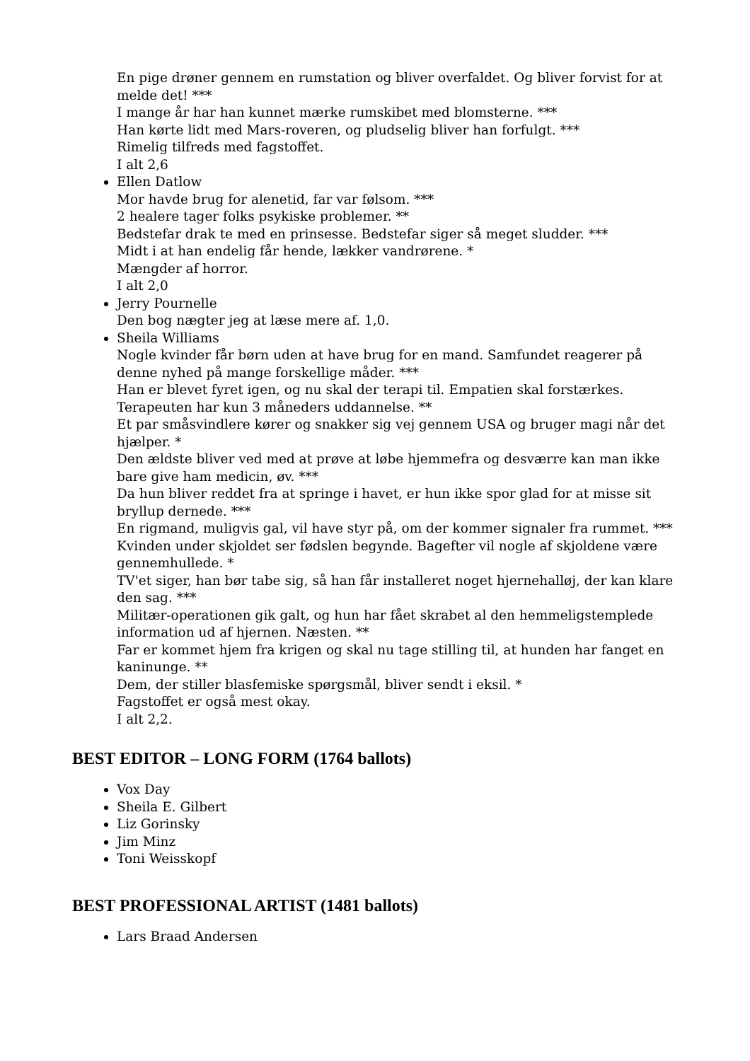En pige drøner gennem en rumstation og bliver overfaldet. Og bliver forvist for at melde det! ***
I mange år har han kunnet mærke rumskibet med blomsterne. ***
Han kørte lidt med Mars-roveren, og pludselig bliver han forfulgt. ***
Rimelig tilfreds med fagstoffet.
I alt 2,6
Ellen Datlow
Mor havde brug for alenetid, far var følsom. ***
2 healere tager folks psykiske problemer. **
Bedstefar drak te med en prinsesse. Bedstefar siger så meget sludder. ***
Midt i at han endelig får hende, lækker vandrørene. *
Mængder af horror.
I alt 2,0
Jerry Pournelle
Den bog nægter jeg at læse mere af. 1,0.
Sheila Williams
Nogle kvinder får børn uden at have brug for en mand. Samfundet reagerer på denne nyhed på mange forskellige måder. ***
Han er blevet fyret igen, og nu skal der terapi til. Empatien skal forstærkes. Terapeuten har kun 3 måneders uddannelse. **
Et par småsvindlere kører og snakker sig vej gennem USA og bruger magi når det hjælper. *
Den ældste bliver ved med at prøve at løbe hjemmefra og desværre kan man ikke bare give ham medicin, øv. ***
Da hun bliver reddet fra at springe i havet, er hun ikke spor glad for at misse sit bryllup dernede. ***
En rigmand, muligvis gal, vil have styr på, om der kommer signaler fra rummet. ***
Kvinden under skjoldet ser fødslen begynde. Bagefter vil nogle af skjoldene være gennemhullede. *
TV'et siger, han bør tabe sig, så han får installeret noget hjernehalløj, der kan klare den sag. ***
Militær-operationen gik galt, og hun har fået skrabet al den hemmeligstemplede information ud af hjernen. Næsten. **
Far er kommet hjem fra krigen og skal nu tage stilling til, at hunden har fanget en kaninunge. **
Dem, der stiller blasfemiske spørgsmål, bliver sendt i eksil. *
Fagstoffet er også mest okay.
I alt 2,2.
BEST EDITOR – LONG FORM (1764 ballots)
Vox Day
Sheila E. Gilbert
Liz Gorinsky
Jim Minz
Toni Weisskopf
BEST PROFESSIONAL ARTIST (1481 ballots)
Lars Braad Andersen